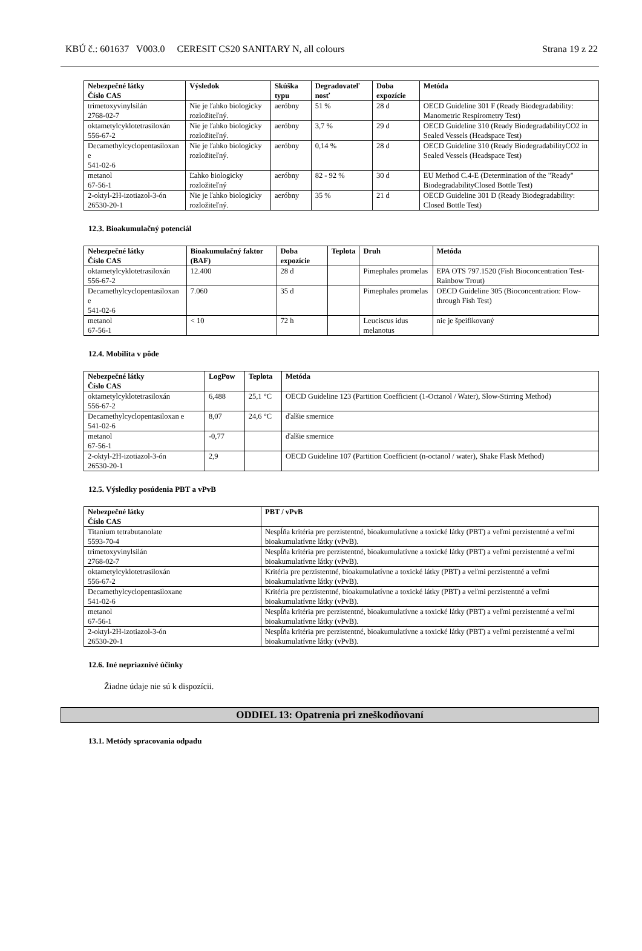KBÚ č.: 601637 V003.0 CERESIT CS20 SANITARY N, all colours Strana 19 z 22
| Nebezpečné látky Číslo CAS | Výsledok | Skúška typu | Degradovateľ nosť | Doba expozície | Metóda |
| --- | --- | --- | --- | --- | --- |
| trimetoxyvinylsilán 2768-02-7 | Nie je ľahko biologicky rozložiteľný. | aeróbny | 51 % | 28 d | OECD Guideline 301 F (Ready Biodegradability: Manometric Respirometry Test) |
| oktametylcyklotetrasiloxán 556-67-2 | Nie je ľahko biologicky rozložiteľný. | aeróbny | 3,7 % | 29 d | OECD Guideline 310 (Ready BiodegradabilityCO2 in Sealed Vessels (Headspace Test) |
| Decamethylcyclopentasiloxan e 541-02-6 | Nie je ľahko biologicky rozložiteľný. | aeróbny | 0,14 % | 28 d | OECD Guideline 310 (Ready BiodegradabilityCO2 in Sealed Vessels (Headspace Test) |
| metanol 67-56-1 | Ľahko biologicky rozložiteľný | aeróbny | 82 - 92 % | 30 d | EU Method C.4-E (Determination of the "Ready" BiodegradabilityClosed Bottle Test) |
| 2-oktyl-2H-izotiazol-3-ón 26530-20-1 | Nie je ľahko biologicky rozložiteľný. | aeróbny | 35 % | 21 d | OECD Guideline 301 D (Ready Biodegradability: Closed Bottle Test) |
12.3. Bioakumulačný potenciál
| Nebezpečné látky Číslo CAS | Bioakumulačný faktor (BAF) | Doba expozície | Teplota | Druh | Metóda |
| --- | --- | --- | --- | --- | --- |
| oktametylcyklotetrasiloxán 556-67-2 | 12.400 | 28 d | | Pimephales promelas | EPA OTS 797.1520 (Fish Bioconcentration Test-Rainbow Trout) |
| Decamethylcyclopentasiloxan e 541-02-6 | 7.060 | 35 d | | Pimephales promelas | OECD Guideline 305 (Bioconcentration: Flow-through Fish Test) |
| metanol 67-56-1 | < 10 | 72 h | | Leuciscus idus melanotus | nie je špeifikovaný |
12.4. Mobilita v pôde
| Nebezpečné látky Číslo CAS | LogPow | Teplota | Metóda |
| --- | --- | --- | --- |
| oktametylcyklotetrasiloxán 556-67-2 | 6,488 | 25,1 °C | OECD Guideline 123 (Partition Coefficient (1-Octanol / Water), Slow-Stirring Method) |
| Decamethylcyclopentasiloxan e 541-02-6 | 8,07 | 24,6 °C | ďalšie smernice |
| metanol 67-56-1 | -0,77 | | ďalšie smernice |
| 2-oktyl-2H-izotiazol-3-ón 26530-20-1 | 2,9 | | OECD Guideline 107 (Partition Coefficient (n-octanol / water), Shake Flask Method) |
12.5. Výsledky posúdenia PBT a vPvB
| Nebezpečné látky Číslo CAS | PBT / vPvB |
| --- | --- |
| Titanium tetrabutanolate 5593-70-4 | Nespĺňa kritéria pre perzistentné, bioakumulatívne a toxické látky (PBT) a veľmi perzistentné a veľmi bioakumulatívne látky (vPvB). |
| trimetoxyvinylsilán 2768-02-7 | Nespĺňa kritéria pre perzistentné, bioakumulatívne a toxické látky (PBT) a veľmi perzistentné a veľmi bioakumulatívne látky (vPvB). |
| oktametylcyklotetrasiloxán 556-67-2 | Kritéria pre perzistentné, bioakumulatívne a toxické látky (PBT) a veľmi perzistentné a veľmi bioakumulatívne látky (vPvB). |
| Decamethylcyclopentasiloxane 541-02-6 | Kritéria pre perzistentné, bioakumulatívne a toxické látky (PBT) a veľmi perzistentné a veľmi bioakumulatívne látky (vPvB). |
| metanol 67-56-1 | Nespĺňa kritéria pre perzistentné, bioakumulatívne a toxické látky (PBT) a veľmi perzistentné a veľmi bioakumulatívne látky (vPvB). |
| 2-oktyl-2H-izotiazol-3-ón 26530-20-1 | Nespĺňa kritéria pre perzistentné, bioakumulatívne a toxické látky (PBT) a veľmi perzistentné a veľmi bioakumulatívne látky (vPvB). |
12.6. Iné nepriaznivé účinky
Žiadne údaje nie sú k dispozícii.
ODDIEL 13: Opatrenia pri zneškodňovaní
13.1. Metódy spracovania odpadu